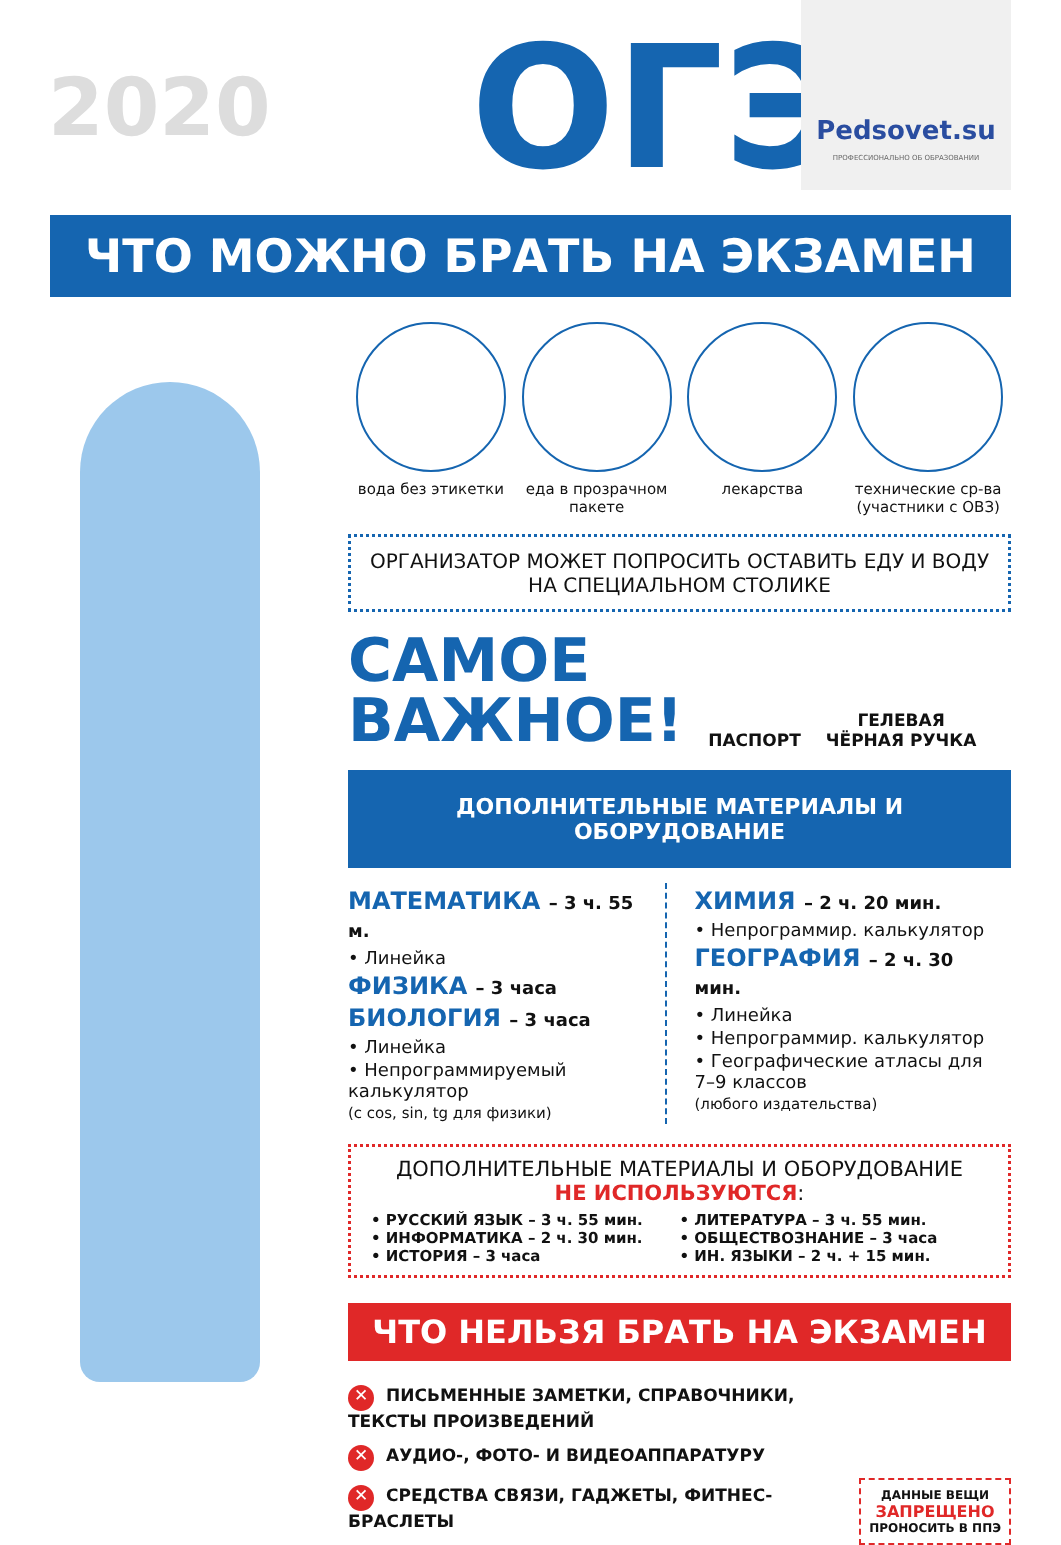2020 ОГЭ
Pedsovet.su
ПРОФЕССИОНАЛЬНО ОБ ОБРАЗОВАНИИ
ЧТО МОЖНО БРАТЬ НА ЭКЗАМЕН
вода без этикетки еда в прозрачном пакете
лекарства технические ср-ва (участники с ОВЗ)
ОРГАНИЗАТОР МОЖЕТ ПОПРОСИТЬ ОСТАВИТЬ ЕДУ И ВОДУ НА СПЕЦИАЛЬНОМ СТОЛИКЕ
САМОЕ
ВАЖНОЕ!
ПАСПОРТ
ГЕЛЕВАЯ
ЧЁРНАЯ РУЧКА
ДОПОЛНИТЕЛЬНЫЕ МАТЕРИАЛЫ И ОБОРУДОВАНИЕ
МАТЕМАТИКА – 3 ч. 55 м.
• Линейка
ФИЗИКА – 3 часа
БИОЛОГИЯ – 3 часа
• Линейка
• Непрограммируемый калькулятор
(с cos, sin, tg для физики)
ХИМИЯ – 2 ч. 20 мин.
• Непрограммир. калькулятор
ГЕОГРАФИЯ – 2 ч. 30 мин.
• Линейка
• Непрограммир. калькулятор
• Географические атласы для 7–9 классов
(любого издательства)
ДОПОЛНИТЕЛЬНЫЕ МАТЕРИАЛЫ И ОБОРУДОВАНИЕ
НЕ ИСПОЛЬЗУЮТСЯ:
• РУССКИЙ ЯЗЫК – 3 ч. 55 мин.
• ИНФОРМАТИКА – 2 ч. 30 мин.
• ИСТОРИЯ – 3 часа
• ЛИТЕРАТУРА – 3 ч. 55 мин.
• ОБЩЕСТВОЗНАНИЕ – 3 часа
• ИН. ЯЗЫКИ – 2 ч. + 15 мин.
ЧТО НЕЛЬЗЯ БРАТЬ НА ЭКЗАМЕН
✕ ПИСЬМЕННЫЕ ЗАМЕТКИ, СПРАВОЧНИКИ, ТЕКСТЫ ПРОИЗВЕДЕНИЙ
✕ АУДИО-, ФОТО- И ВИДЕОАППАРАТУРУ
✕ СРЕДСТВА СВЯЗИ, ГАДЖЕТЫ, ФИТНЕС-БРАСЛЕТЫ
ДАННЫЕ ВЕЩИ
ЗАПРЕЩЕНО
ПРОНОСИТЬ В ППЭ